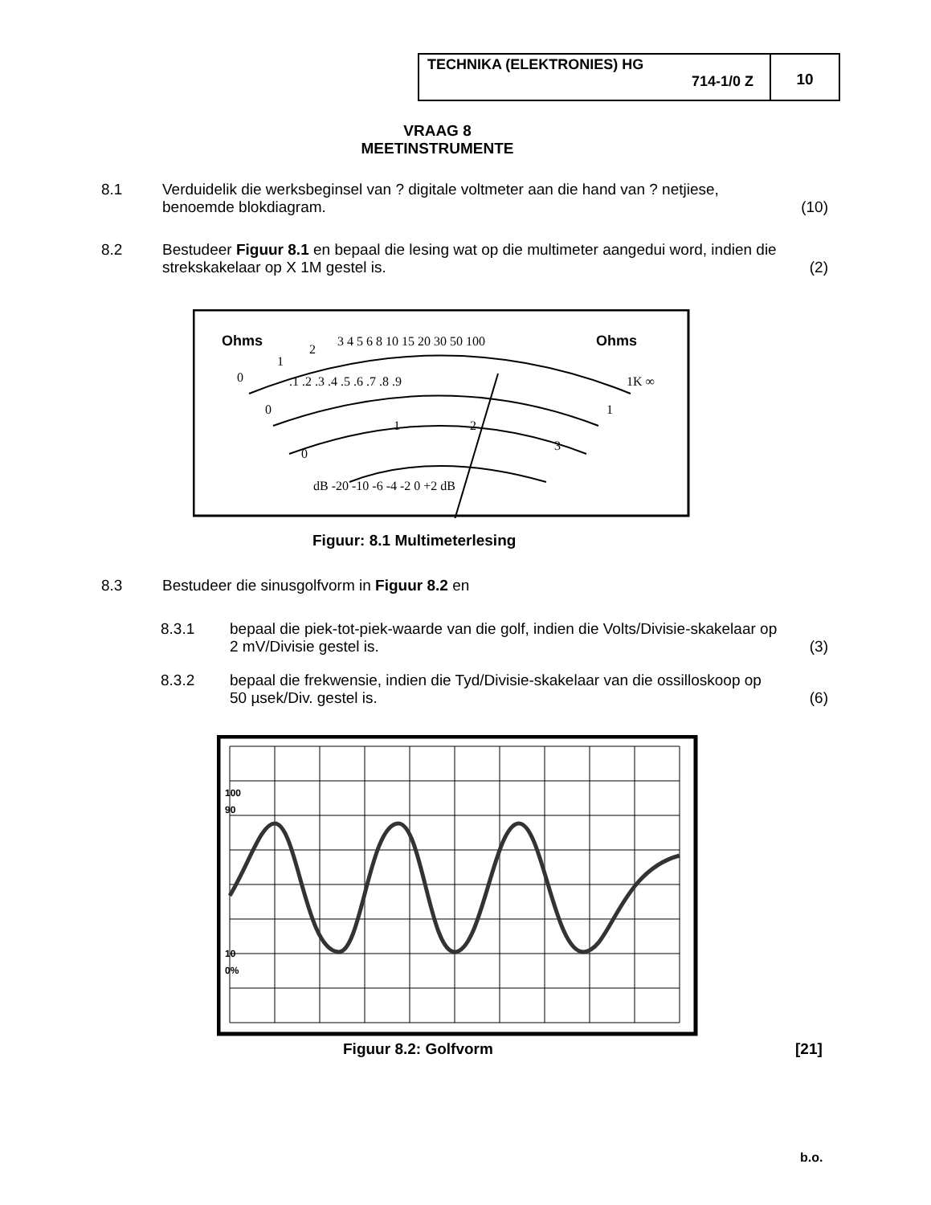TECHNIKA (ELEKTRONIES) HG
714-1/0 Z
10
VRAAG 8
MEETINSTRUMENTE
8.1 Verduidelik die werksbeginsel van ? digitale voltmeter aan die hand van ? netjiese, benoemde blokdiagram.
(10)
8.2 Bestudeer Figuur 8.1 en bepaal die lesing wat op die multimeter aangedui word, indien die strekskakelaar op X 1M gestel is.
(2)
Ohms
Ohms
0
1
2
3 4 5 6 8 10 15 20 30 50 100
1K ∞
.1 .2 .3 .4 .5 .6 .7 .8 .9
0
1
0
1
2
3
dB -20 -10 -6 -4 -2 0 +2 dB
Figuur: 8.1 Multimeterlesing
8.3 Bestudeer die sinusgolfvorm in Figuur 8.2 en
8.3.1 bepaal die piek-tot-piek-waarde van die golf, indien die Volts/Divisie-skakelaar op 2 mV/Divisie gestel is.
(3)
8.3.2 bepaal die frekwensie, indien die Tyd/Divisie-skakelaar van die ossilloskoop op 50 µsek/Div. gestel is.
(6)
100
90
10
0%
Figuur 8.2: Golfvorm [21]
b.o.